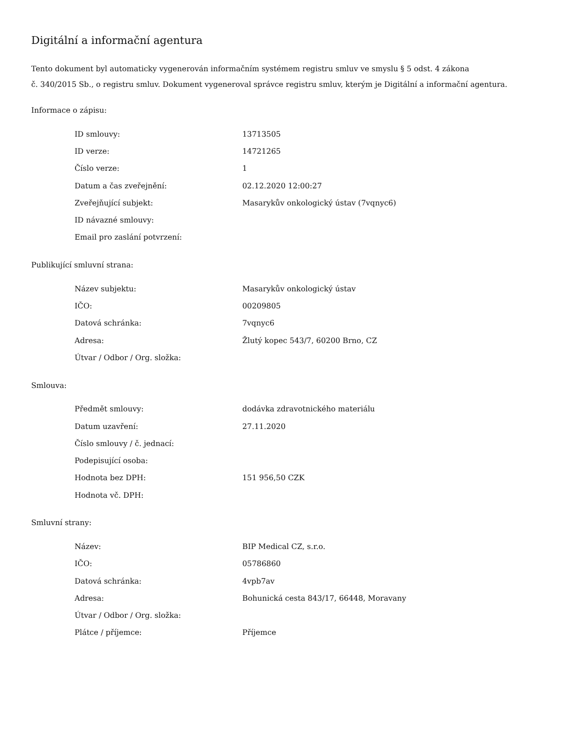Digitální a informační agentura
Tento dokument byl automaticky vygenerován informačním systémem registru smluv ve smyslu § 5 odst. 4 zákona
č. 340/2015 Sb., o registru smluv. Dokument vygeneroval správce registru smluv, kterým je Digitální a informační agentura.
Informace o zápisu:
| ID smlouvy: | 13713505 |
| ID verze: | 14721265 |
| Číslo verze: | 1 |
| Datum a čas zveřejnění: | 02.12.2020 12:00:27 |
| Zveřejňující subjekt: | Masarykův onkologický ústav (7vqnyc6) |
| ID návazné smlouvy: | |
| Email pro zaslání potvrzení: | |
Publikující smluvní strana:
| Název subjektu: | Masarykův onkologický ústav |
| IČO: | 00209805 |
| Datová schránka: | 7vqnyc6 |
| Adresa: | Žlutý kopec 543/7, 60200 Brno, CZ |
| Útvar / Odbor / Org. složka: | |
Smlouva:
| Předmět smlouvy: | dodávka zdravotnického materiálu |
| Datum uzavření: | 27.11.2020 |
| Číslo smlouvy / č. jednací: | |
| Podepisující osoba: | |
| Hodnota bez DPH: | 151 956,50 CZK |
| Hodnota vč. DPH: | |
Smluvní strany:
| Název: | BIP Medical CZ, s.r.o. |
| IČO: | 05786860 |
| Datová schránka: | 4vpb7av |
| Adresa: | Bohunická cesta 843/17, 66448, Moravany |
| Útvar / Odbor / Org. složka: | |
| Plátce / příjemce: | Příjemce |